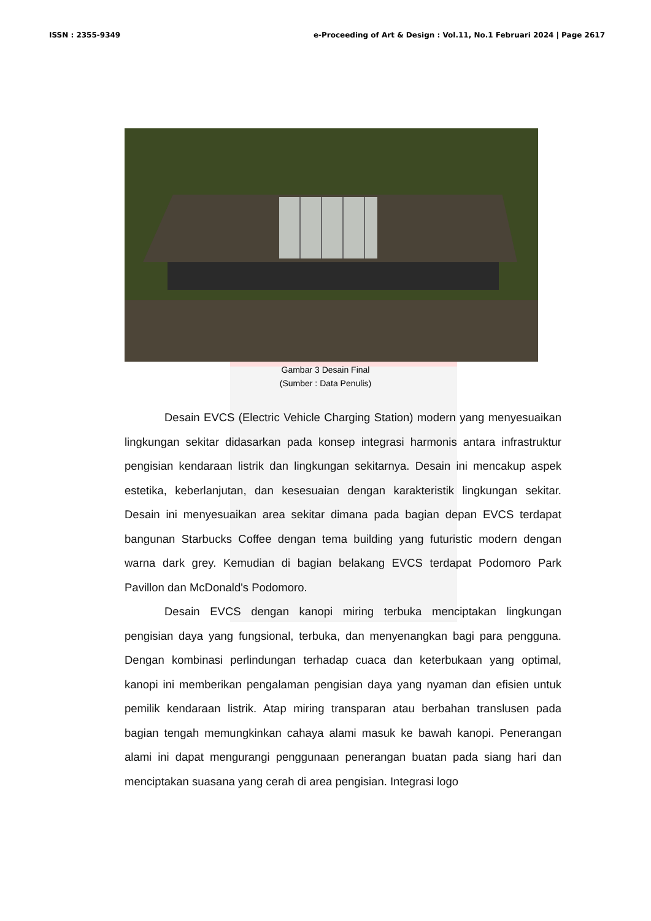ISSN : 2355-9349 e-Proceeding of Art & Design : Vol.11, No.1 Februari 2024 | Page 2617
Gambar 3 Desain Final
(Sumber : Data Penulis)
Desain EVCS (Electric Vehicle Charging Station) modern yang menyesuaikan lingkungan sekitar didasarkan pada konsep integrasi harmonis antara infrastruktur pengisian kendaraan listrik dan lingkungan sekitarnya. Desain ini mencakup aspek estetika, keberlanjutan, dan kesesuaian dengan karakteristik lingkungan sekitar. Desain ini menyesuaikan area sekitar dimana pada bagian depan EVCS terdapat bangunan Starbucks Coffee dengan tema building yang futuristic modern dengan warna dark grey. Kemudian di bagian belakang EVCS terdapat Podomoro Park Pavillon dan McDonald's Podomoro.
Desain EVCS dengan kanopi miring terbuka menciptakan lingkungan pengisian daya yang fungsional, terbuka, dan menyenangkan bagi para pengguna. Dengan kombinasi perlindungan terhadap cuaca dan keterbukaan yang optimal, kanopi ini memberikan pengalaman pengisian daya yang nyaman dan efisien untuk pemilik kendaraan listrik. Atap miring transparan atau berbahan translusen pada bagian tengah memungkinkan cahaya alami masuk ke bawah kanopi. Penerangan alami ini dapat mengurangi penggunaan penerangan buatan pada siang hari dan menciptakan suasana yang cerah di area pengisian. Integrasi logo